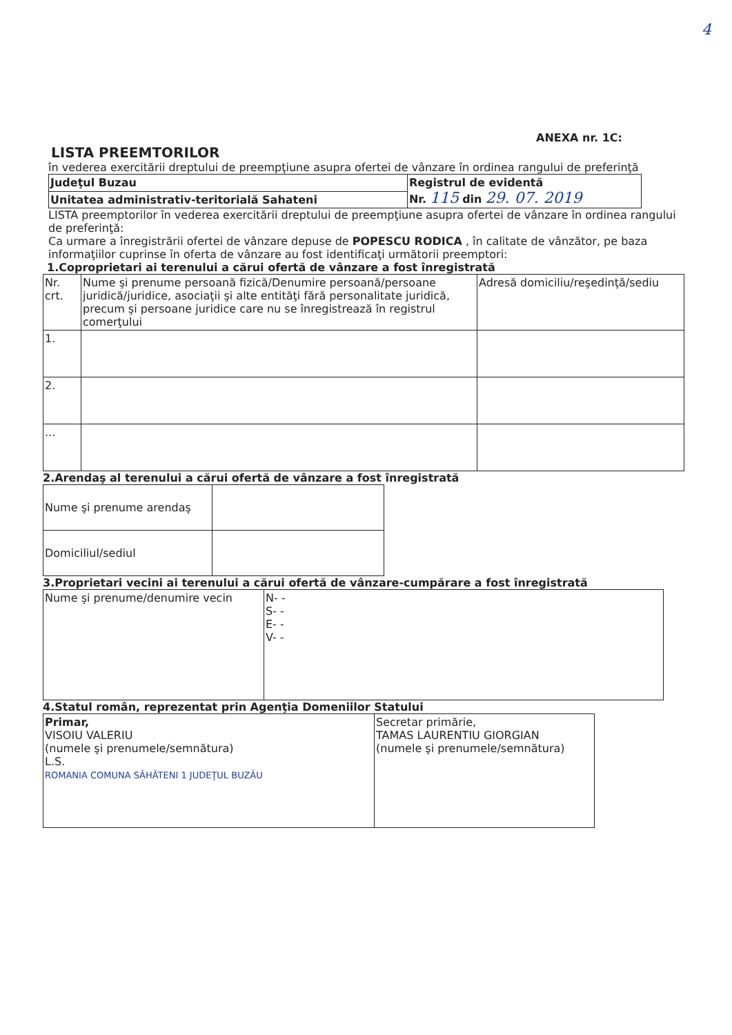4
ANEXA nr. 1C:
LISTA PREEMTORILOR
în vederea exercitării dreptului de preempţiune asupra ofertei de vânzare în ordinea rangului de preferinţă
| Judeţul Buzau | Registrul de evidentă Nr. 115 din 29. 07. 2019 |
| Unitatea administrativ-teritorială Sahateni | |
LISTA preemptorilor în vederea exercitării dreptului de preempţiune asupra ofertei de vânzare în ordinea rangului de preferinţă:
Ca urmare a înregistrării ofertei de vânzare depuse de POPESCU RODICA , în calitate de vânzător, pe baza informaţiilor cuprinse în oferta de vânzare au fost identificaţi următorii preemptori:
1.Coproprietari ai terenului a cărui ofertă de vânzare a fost înregistrată
| Nr. crt. | Nume şi prenume persoană fizică/Denumire persoană/persoane juridică/juridice, asociaţii şi alte entităţi fără personalitate juridică, precum şi persoane juridice care nu se înregistrează în registrul comerţului | Adresă domiciliu/reşedinţă/sediu |
| 1. | | |
| 2. | | |
| ... | | |
2.Arendaş al terenului a cărui ofertă de vânzare a fost înregistrată
| Nume şi prenume arendaş | |
| Domiciliul/sediul | |
3.Proprietari vecini ai terenului a cărui ofertă de vânzare-cumpărare a fost înregistrată
| Nume şi prenume/denumire vecin | N- - S- - E- - V- - |
4.Statul român, reprezentat prin Agenţia Domeniilor Statului
| Primar, VISOIU VALERIU (numele şi prenumele/semnătura) L.S. ROMANIA COMUNA SĂHĂTENI 1 JUDEŢUL BUZĂU | Secretar primărie, TAMAS LAURENTIU GIORGIAN (numele şi prenumele/semnătura) |